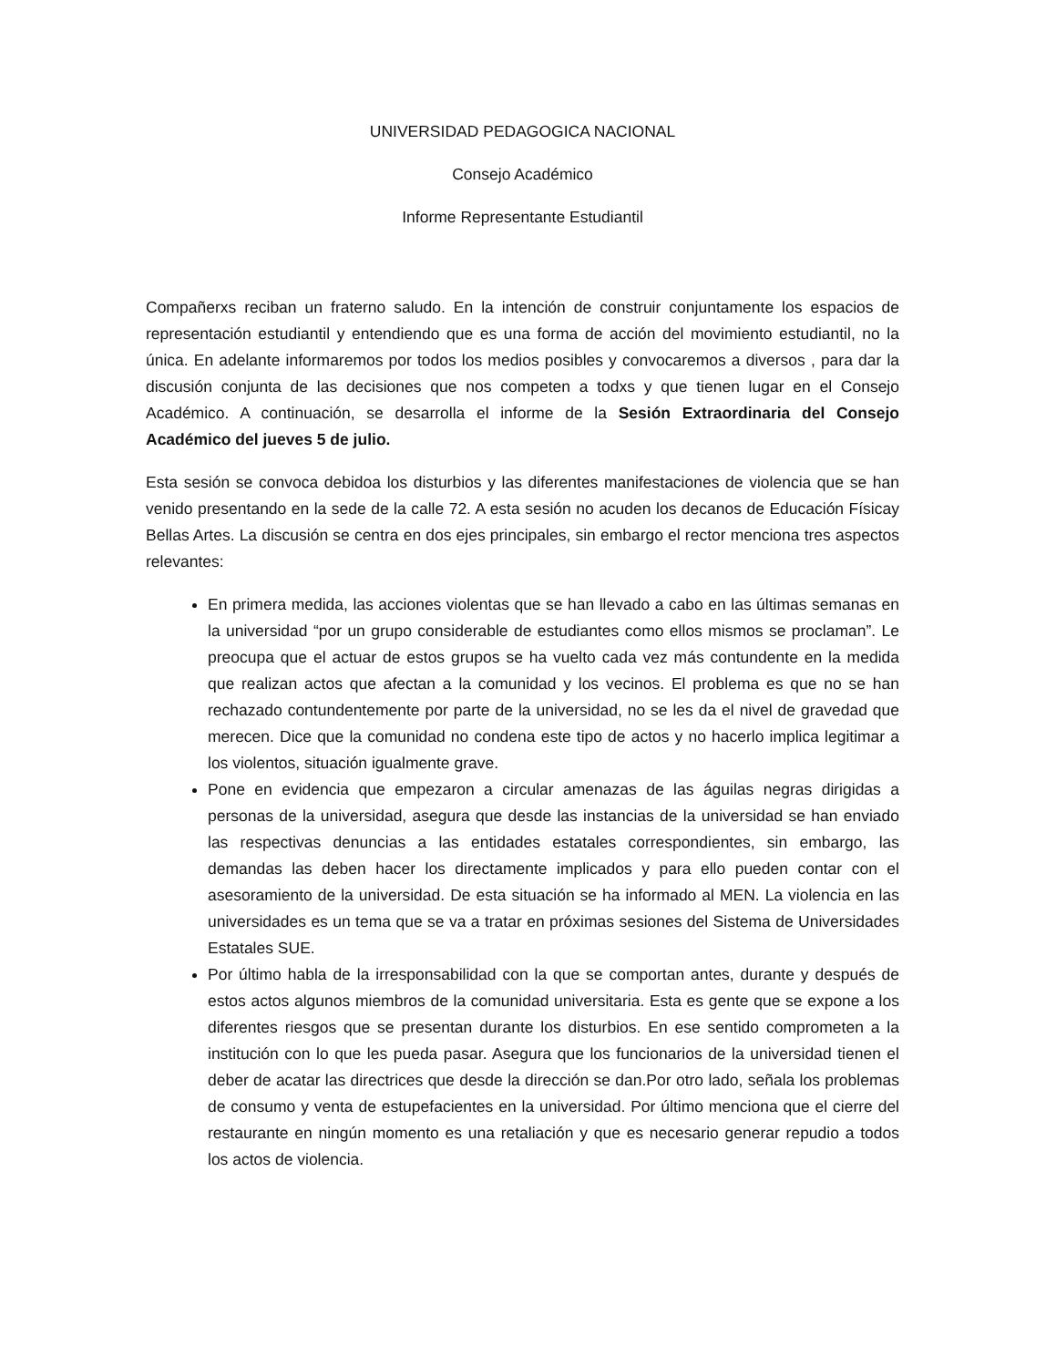UNIVERSIDAD PEDAGOGICA NACIONAL
Consejo Académico
Informe Representante Estudiantil
Compañerxs reciban un fraterno saludo. En la intención de construir conjuntamente los espacios de representación estudiantil y entendiendo que es una forma de acción del movimiento estudiantil, no la única. En adelante informaremos por todos los medios posibles y convocaremos a diversos , para dar la discusión conjunta de las decisiones que nos competen a todxs y que tienen lugar en el Consejo Académico. A continuación, se desarrolla el informe de la Sesión Extraordinaria del Consejo Académico del jueves 5 de julio.
Esta sesión se convoca debidoa los disturbios y las diferentes manifestaciones de violencia que se han venido presentando en la sede de la calle 72. A esta sesión no acuden los decanos de Educación Físicay Bellas Artes. La discusión se centra en dos ejes principales, sin embargo el rector menciona tres aspectos relevantes:
En primera medida, las acciones violentas que se han llevado a cabo en las últimas semanas en la universidad “por un grupo considerable de estudiantes como ellos mismos se proclaman”. Le preocupa que el actuar de estos grupos se ha vuelto cada vez más contundente en la medida que realizan actos que afectan a la comunidad y los vecinos. El problema es que no se han rechazado contundentemente por parte de la universidad, no se les da el nivel de gravedad que merecen. Dice que la comunidad no condena este tipo de actos y no hacerlo implica legitimar a los violentos, situación igualmente grave.
Pone en evidencia que empezaron a circular amenazas de las águilas negras dirigidas a personas de la universidad, asegura que desde las instancias de la universidad se han enviado las respectivas denuncias a las entidades estatales correspondientes, sin embargo, las demandas las deben hacer los directamente implicados y para ello pueden contar con el asesoramiento de la universidad. De esta situación se ha informado al MEN. La violencia en las universidades es un tema que se va a tratar en próximas sesiones del Sistema de Universidades Estatales SUE.
Por último habla de la irresponsabilidad con la que se comportan antes, durante y después de estos actos algunos miembros de la comunidad universitaria. Esta es gente que se expone a los diferentes riesgos que se presentan durante los disturbios. En ese sentido comprometen a la institución con lo que les pueda pasar. Asegura que los funcionarios de la universidad tienen el deber de acatar las directrices que desde la dirección se dan.Por otro lado, señala los problemas de consumo y venta de estupefacientes en la universidad. Por último menciona que el cierre del restaurante en ningún momento es una retaliación y que es necesario generar repudio a todos los actos de violencia.